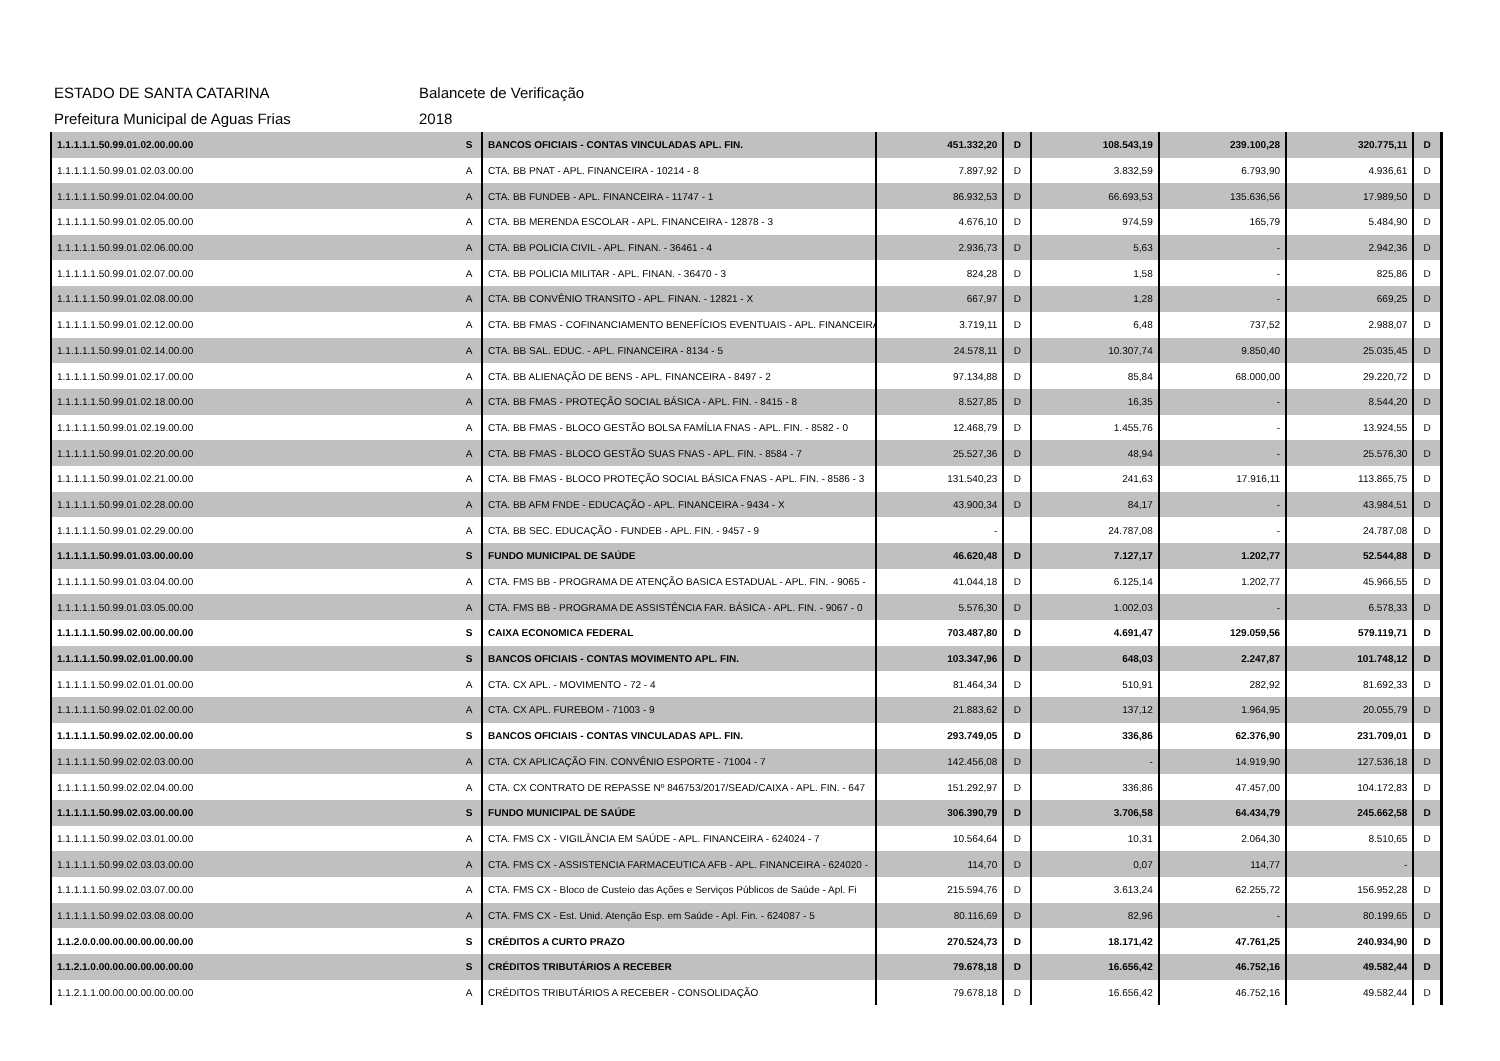ESTADO DE SANTA CATARINA Balancete de Verificação
Prefeitura Municipal de Aguas Frias 2018
| 1.1.1.1.1.50.99.01.02.00.00.00 | S | BANCOS OFICIAIS - CONTAS VINCULADAS APL. FIN. | 451.332,20 | D | 108.543,19 | 239.100,28 | 320.775,11 | D |
| 1.1.1.1.1.50.99.01.02.03.00.00 | A | CTA. BB PNAT - APL. FINANCEIRA - 10214 - 8 | 7.897,92 | D | 3.832,59 | 6.793,90 | 4.936,61 | D |
| 1.1.1.1.1.50.99.01.02.04.00.00 | A | CTA. BB FUNDEB - APL. FINANCEIRA - 11747 - 1 | 86.932,53 | D | 66.693,53 | 135.636,56 | 17.989,50 | D |
| 1.1.1.1.1.50.99.01.02.05.00.00 | A | CTA. BB MERENDA ESCOLAR - APL. FINANCEIRA - 12878 - 3 | 4.676,10 | D | 974,59 | 165,79 | 5.484,90 | D |
| 1.1.1.1.1.50.99.01.02.06.00.00 | A | CTA. BB POLICIA CIVIL - APL. FINAN. - 36461 - 4 | 2.936,73 | D | 5,63 | - | 2.942,36 | D |
| 1.1.1.1.1.50.99.01.02.07.00.00 | A | CTA. BB POLICIA MILITAR - APL. FINAN. - 36470 - 3 | 824,28 | D | 1,58 | - | 825,86 | D |
| 1.1.1.1.1.50.99.01.02.08.00.00 | A | CTA. BB CONVÊNIO TRANSITO - APL. FINAN. - 12821 - X | 667,97 | D | 1,28 | - | 669,25 | D |
| 1.1.1.1.1.50.99.01.02.12.00.00 | A | CTA. BB FMAS - COFINANCIAMENTO BENEFÍCIOS EVENTUAIS - APL. FINANCEIRA | 3.719,11 | D | 6,48 | 737,52 | 2.988,07 | D |
| 1.1.1.1.1.50.99.01.02.14.00.00 | A | CTA. BB SAL. EDUC. - APL. FINANCEIRA - 8134 - 5 | 24.578,11 | D | 10.307,74 | 9.850,40 | 25.035,45 | D |
| 1.1.1.1.1.50.99.01.02.17.00.00 | A | CTA. BB ALIENAÇÃO DE BENS - APL. FINANCEIRA - 8497 - 2 | 97.134,88 | D | 85,84 | 68.000,00 | 29.220,72 | D |
| 1.1.1.1.1.50.99.01.02.18.00.00 | A | CTA. BB FMAS - PROTEÇÃO SOCIAL BÁSICA - APL. FIN. - 8415 - 8 | 8.527,85 | D | 16,35 | - | 8.544,20 | D |
| 1.1.1.1.1.50.99.01.02.19.00.00 | A | CTA. BB FMAS - BLOCO GESTÃO BOLSA FAMÍLIA FNAS - APL. FIN. - 8582 - 0 | 12.468,79 | D | 1.455,76 | - | 13.924,55 | D |
| 1.1.1.1.1.50.99.01.02.20.00.00 | A | CTA. BB FMAS - BLOCO GESTÃO SUAS FNAS - APL. FIN. - 8584 - 7 | 25.527,36 | D | 48,94 | - | 25.576,30 | D |
| 1.1.1.1.1.50.99.01.02.21.00.00 | A | CTA. BB FMAS - BLOCO PROTEÇÃO SOCIAL BÁSICA FNAS - APL. FIN. - 8586 - 3 | 131.540,23 | D | 241,63 | 17.916,11 | 113.865,75 | D |
| 1.1.1.1.1.50.99.01.02.28.00.00 | A | CTA. BB AFM FNDE - EDUCAÇÃO - APL. FINANCEIRA - 9434 - X | 43.900,34 | D | 84,17 | - | 43.984,51 | D |
| 1.1.1.1.1.50.99.01.02.29.00.00 | A | CTA. BB SEC. EDUCAÇÃO - FUNDEB - APL. FIN. - 9457 - 9 | - | | 24.787,08 | - | 24.787,08 | D |
| 1.1.1.1.1.50.99.01.03.00.00.00 | S | FUNDO MUNICIPAL DE SAÚDE | 46.620,48 | D | 7.127,17 | 1.202,77 | 52.544,88 | D |
| 1.1.1.1.1.50.99.01.03.04.00.00 | A | CTA. FMS BB - PROGRAMA DE ATENÇÃO BASICA ESTADUAL - APL. FIN. - 9065 - | 41.044,18 | D | 6.125,14 | 1.202,77 | 45.966,55 | D |
| 1.1.1.1.1.50.99.01.03.05.00.00 | A | CTA. FMS BB - PROGRAMA DE ASSISTÊNCIA FAR. BÁSICA - APL. FIN. - 9067 - 0 | 5.576,30 | D | 1.002,03 | - | 6.578,33 | D |
| 1.1.1.1.1.50.99.02.00.00.00.00 | S | CAIXA ECONOMICA FEDERAL | 703.487,80 | D | 4.691,47 | 129.059,56 | 579.119,71 | D |
| 1.1.1.1.1.50.99.02.01.00.00.00 | S | BANCOS OFICIAIS - CONTAS MOVIMENTO APL. FIN. | 103.347,96 | D | 648,03 | 2.247,87 | 101.748,12 | D |
| 1.1.1.1.1.50.99.02.01.01.00.00 | A | CTA. CX APL. - MOVIMENTO - 72 - 4 | 81.464,34 | D | 510,91 | 282,92 | 81.692,33 | D |
| 1.1.1.1.1.50.99.02.01.02.00.00 | A | CTA. CX APL. FUREBOM - 71003 - 9 | 21.883,62 | D | 137,12 | 1.964,95 | 20.055,79 | D |
| 1.1.1.1.1.50.99.02.02.00.00.00 | S | BANCOS OFICIAIS - CONTAS VINCULADAS APL. FIN. | 293.749,05 | D | 336,86 | 62.376,90 | 231.709,01 | D |
| 1.1.1.1.1.50.99.02.02.03.00.00 | A | CTA. CX APLICAÇÃO FIN. CONVÊNIO ESPORTE - 71004 - 7 | 142.456,08 | D | - | 14.919,90 | 127.536,18 | D |
| 1.1.1.1.1.50.99.02.02.04.00.00 | A | CTA. CX CONTRATO DE REPASSE Nº 846753/2017/SEAD/CAIXA - APL. FIN. - 647 | 151.292,97 | D | 336,86 | 47.457,00 | 104.172,83 | D |
| 1.1.1.1.1.50.99.02.03.00.00.00 | S | FUNDO MUNICIPAL DE SAÚDE | 306.390,79 | D | 3.706,58 | 64.434,79 | 245.662,58 | D |
| 1.1.1.1.1.50.99.02.03.01.00.00 | A | CTA. FMS CX - VIGILÂNCIA EM SAÚDE - APL. FINANCEIRA - 624024 - 7 | 10.564,64 | D | 10,31 | 2.064,30 | 8.510,65 | D |
| 1.1.1.1.1.50.99.02.03.03.00.00 | A | CTA. FMS CX - ASSISTENCIA FARMACEUTICA AFB - APL. FINANCEIRA - 624020 - | 114,70 | D | 0,07 | 114,77 | - | |
| 1.1.1.1.1.50.99.02.03.07.00.00 | A | CTA. FMS CX - Bloco de Custeio das Ações e Serviços Públicos de Saúde - Apl. Fi | 215.594,76 | D | 3.613,24 | 62.255,72 | 156.952,28 | D |
| 1.1.1.1.1.50.99.02.03.08.00.00 | A | CTA. FMS CX - Est. Unid. Atenção Esp. em Saúde - Apl. Fin. - 624087 - 5 | 80.116,69 | D | 82,96 | - | 80.199,65 | D |
| 1.1.2.0.0.00.00.00.00.00.00.00 | S | CRÉDITOS A CURTO PRAZO | 270.524,73 | D | 18.171,42 | 47.761,25 | 240.934,90 | D |
| 1.1.2.1.0.00.00.00.00.00.00.00 | S | CRÉDITOS TRIBUTÁRIOS A RECEBER | 79.678,18 | D | 16.656,42 | 46.752,16 | 49.582,44 | D |
| 1.1.2.1.1.00.00.00.00.00.00.00 | A | CRÉDITOS TRIBUTÁRIOS A RECEBER - CONSOLIDAÇÃO | 79.678,18 | D | 16.656,42 | 46.752,16 | 49.582,44 | D |